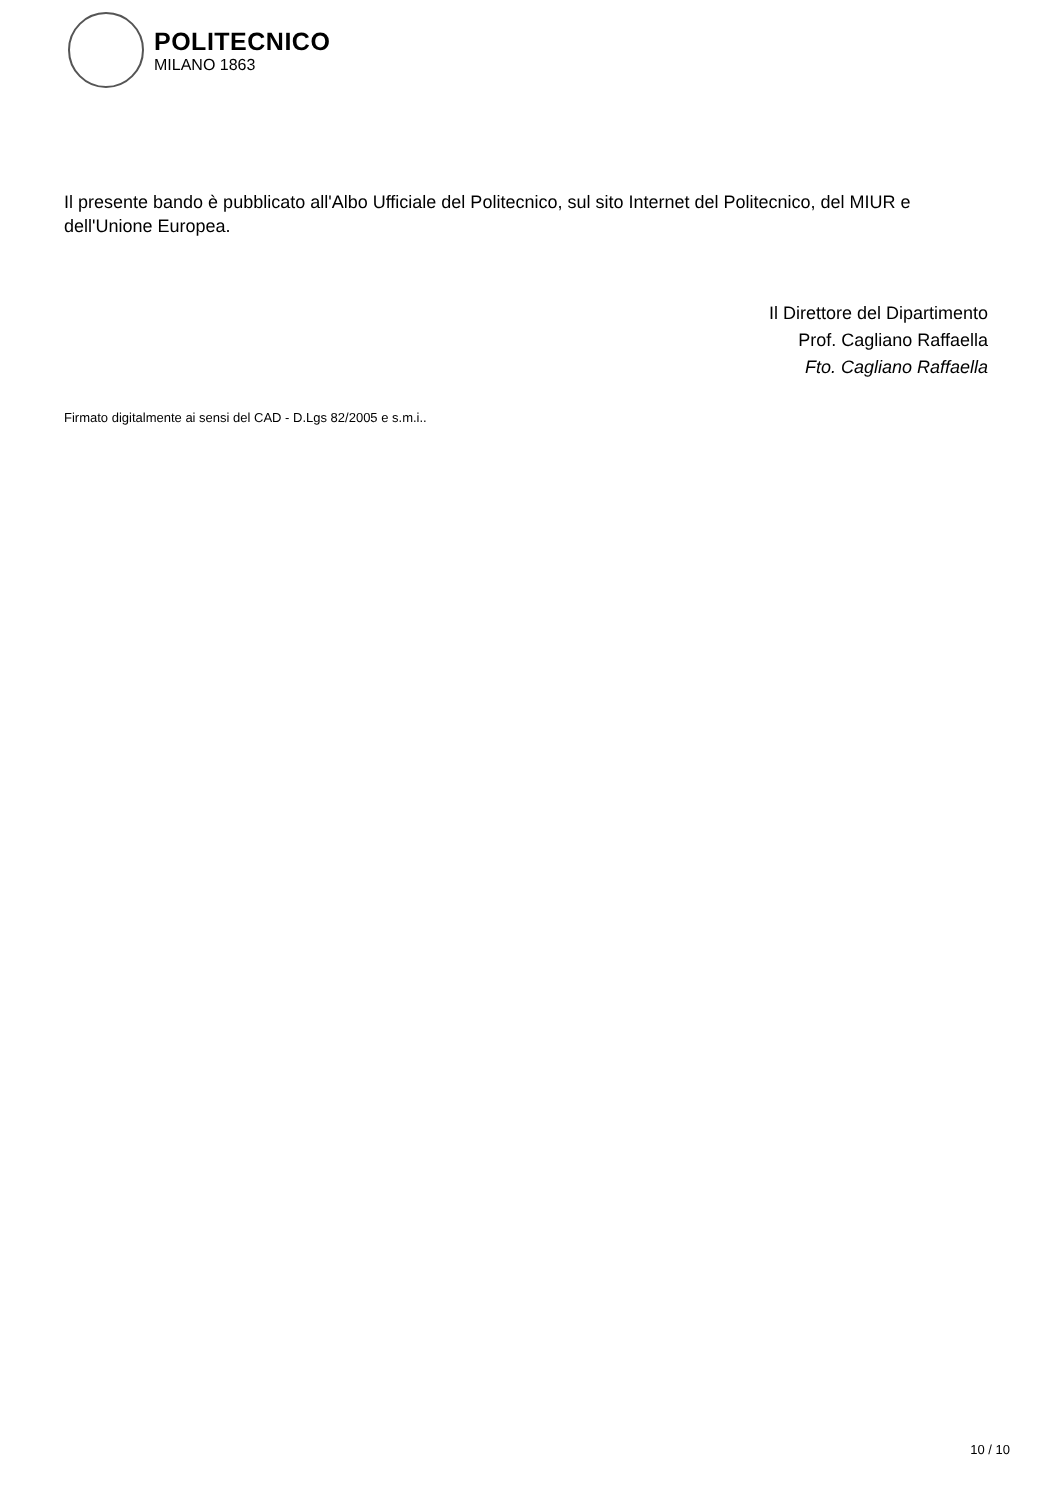POLITECNICO
MILANO 1863
Il presente bando è pubblicato all'Albo Ufficiale del Politecnico, sul sito Internet del Politecnico, del MIUR e dell'Unione Europea.
Il Direttore del Dipartimento
Prof. Cagliano Raffaella
Fto. Cagliano Raffaella
Firmato digitalmente ai sensi del CAD - D.Lgs 82/2005 e s.m.i..
10 / 10